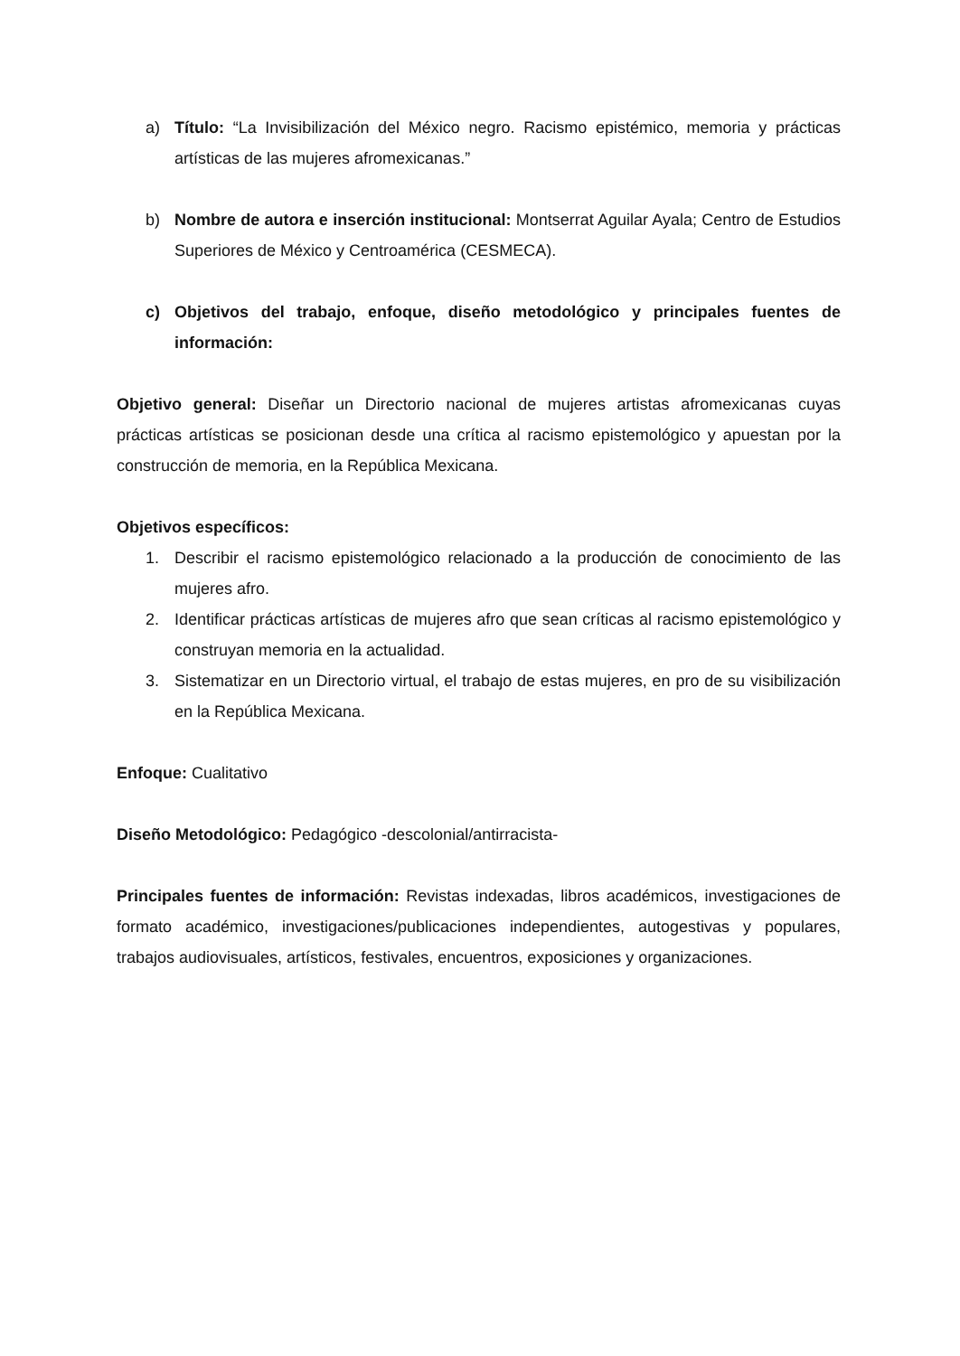a) Título: “La Invisibilización del México negro. Racismo epistémico, memoria y prácticas artísticas de las mujeres afromexicanas.”
b) Nombre de autora e inserción institucional: Montserrat Aguilar Ayala; Centro de Estudios Superiores de México y Centroamérica (CESMECA).
c) Objetivos del trabajo, enfoque, diseño metodológico y principales fuentes de información:
Objetivo general: Diseñar un Directorio nacional de mujeres artistas afromexicanas cuyas prácticas artísticas se posicionan desde una crítica al racismo epistemológico y apuestan por la construcción de memoria, en la República Mexicana.
Objetivos específicos:
1. Describir el racismo epistemológico relacionado a la producción de conocimiento de las mujeres afro.
2. Identificar prácticas artísticas de mujeres afro que sean críticas al racismo epistemológico y construyan memoria en la actualidad.
3. Sistematizar en un Directorio virtual, el trabajo de estas mujeres, en pro de su visibilización en la República Mexicana.
Enfoque: Cualitativo
Diseño Metodológico: Pedagógico -descolonial/antirracista-
Principales fuentes de información: Revistas indexadas, libros académicos, investigaciones de formato académico, investigaciones/publicaciones independientes, autogestivas y populares, trabajos audiovisuales, artísticos, festivales, encuentros, exposiciones y organizaciones.